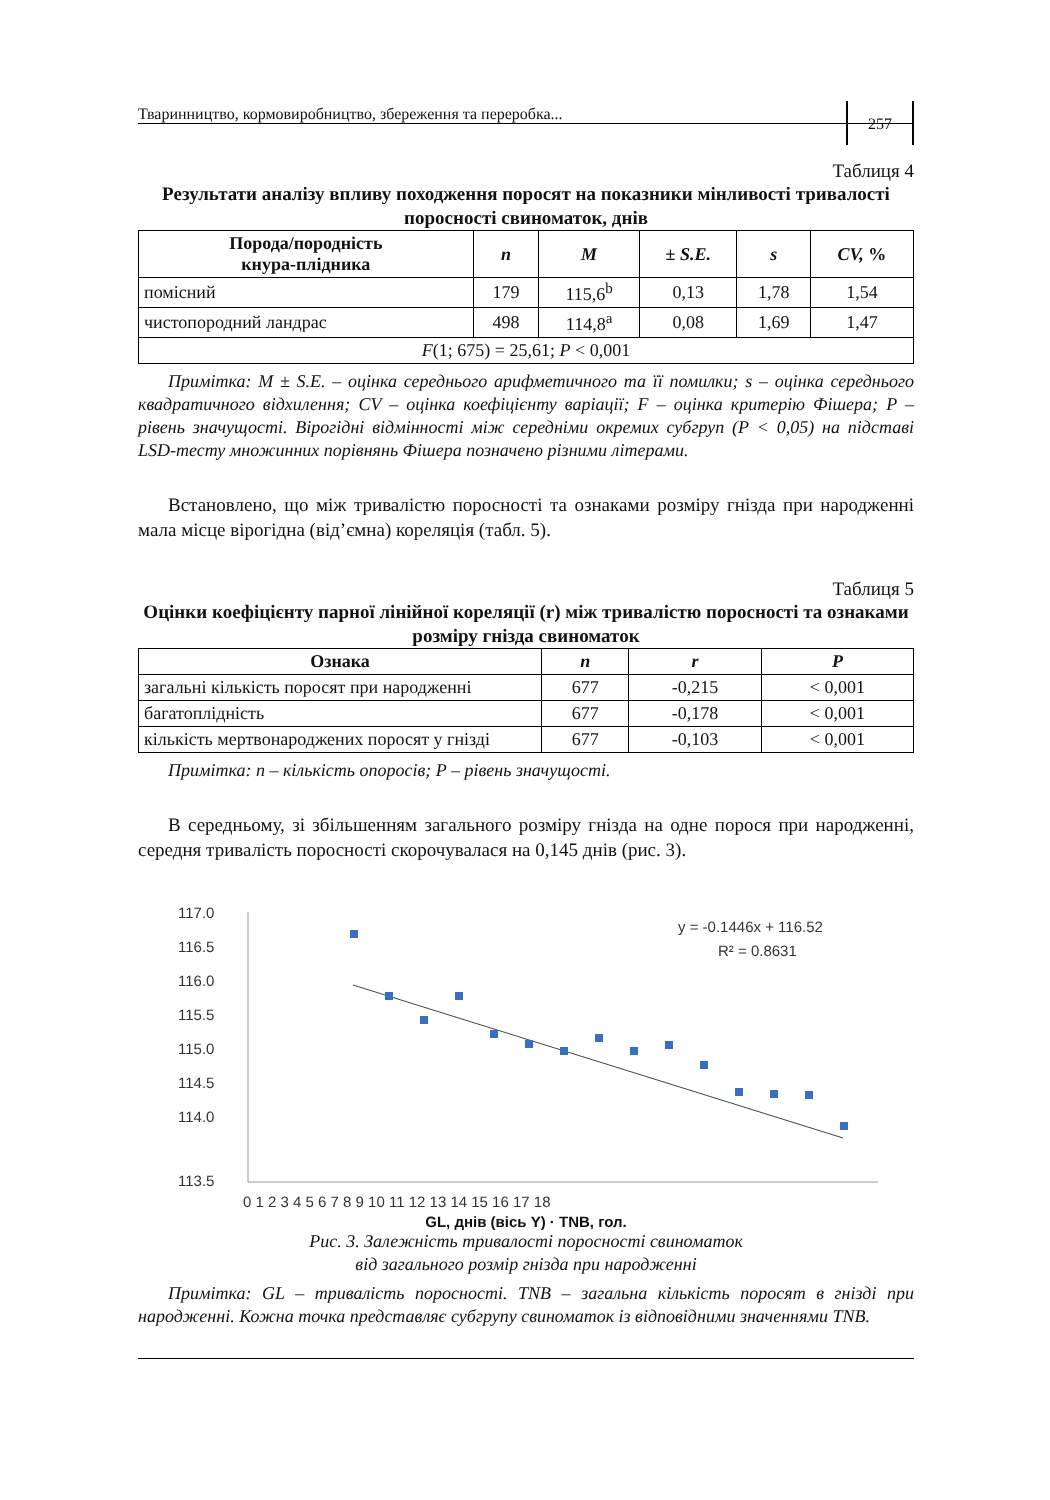Тваринництво, кормовиробництво, збереження та переробка... 257
Таблиця 4
Результати аналізу впливу походження поросят на показники мінливості тривалості поросності свиноматок, днів
| Порода/породність кнура-плідника | n | M | ± S.E. | s | CV, % |
| --- | --- | --- | --- | --- | --- |
| помісний | 179 | 115,6<sup>b</sup> | 0,13 | 1,78 | 1,54 |
| чистопородний ландрас | 498 | 114,8<sup>a</sup> | 0,08 | 1,69 | 1,47 |
| F (1; 675) = 25,61; P < 0,001 | | | | | |
Примітка: M ± S.E. – оцінка середнього арифметичного та її помилки; s – оцінка середнього квадратичного відхилення; CV – оцінка коефіцієнту варіації; F – оцінка критерію Фішера; P – рівень значущості. Вірогідні відмінності між середніми окремих субгруп (P < 0,05) на підставі LSD-тесту множинних порівнянь Фішера позначено різними літерами.
Встановлено, що між тривалістю поросності та ознаками розміру гнізда при народженні мала місце вірогідна (від’ємна) кореляція (табл. 5).
Таблиця 5
Оцінки коефіцієнту парної лінійної кореляції (r) між тривалістю поросності та ознаками розміру гнізда свиноматок
| Ознака | n | r | P |
| --- | --- | --- | --- |
| загальні кількість поросят при народженні | 677 | -0,215 | < 0,001 |
| багатоплідність | 677 | -0,178 | < 0,001 |
| кількість мертвонароджених поросят у гнізді | 677 | -0,103 | < 0,001 |
Примітка: n – кількість опоросів; P – рівень значущості.
В середньому, зі збільшенням загального розміру гнізда на одне порося при народженні, середня тривалість поросності скорочувалася на 0,145 днів (рис. 3).
117.0
116.5
116.0
115.5
115.0
114.5
114.0
113.5
0 1 2 3 4 5 6 7 8 9 10 11 12 13 14 15 16 17 18
y = -0.1446x + 116.52
R² = 0.8631
GL, днів (вісь Y) · TNB, гол.
Рис. 3. Залежність тривалості поросності свиноматок
від загального розмір гнізда при народженні
Примітка: GL – тривалість поросності. TNB – загальна кількість поросят в гнізді при народженні. Кожна точка представляє субгрупу свиноматок із відповідними значеннями TNB.